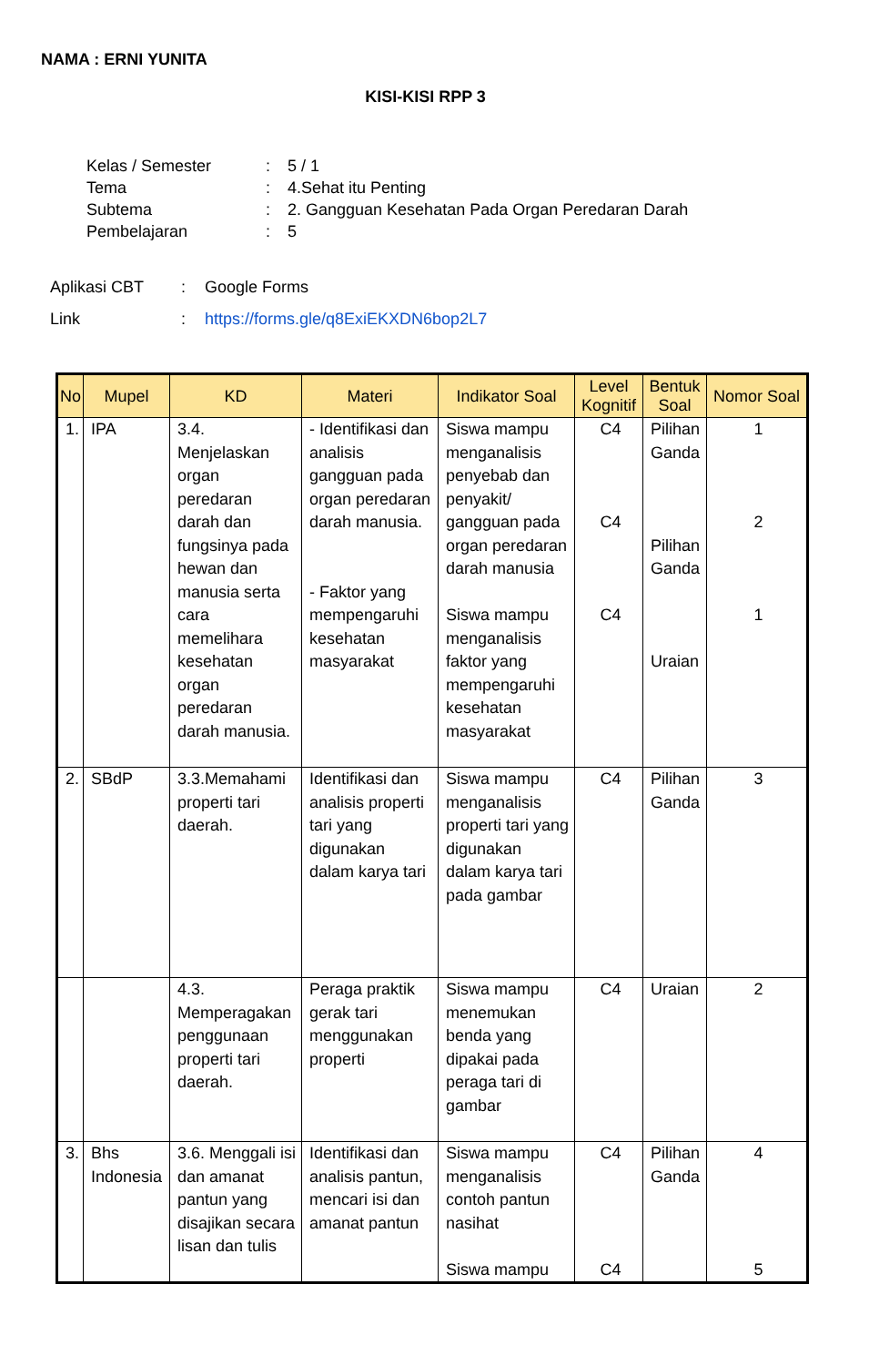NAMA : ERNI YUNITA
KISI-KISI RPP 3
| Kelas / Semester | : | 5 / 1 |
| Tema | : | 4.Sehat itu Penting |
| Subtema | : | 2. Gangguan Kesehatan Pada Organ Peredaran Darah |
| Pembelajaran | : | 5 |
| Aplikasi CBT | : | Google Forms |
| Link | : | https://forms.gle/q8ExiEKXDN6bop2L7 |
| No | Mupel | KD | Materi | Indikator Soal | Level Kognitif | Bentuk Soal | Nomor Soal |
| --- | --- | --- | --- | --- | --- | --- | --- |
| 1. | IPA | 3.4. Menjelaskan organ peredaran darah dan fungsinya pada hewan dan manusia serta cara memelihara kesehatan organ peredaran darah manusia. | - Identifikasi dan analisis gangguan pada organ peredaran darah manusia. - Faktor yang mempengaruhi kesehatan masyarakat | Siswa mampu menganalisis penyebab dan penyakit/ gangguan pada organ peredaran darah manusia Siswa mampu menganalisis faktor yang mempengaruhi kesehatan masyarakat | C4 C4 C4 | Pilihan Ganda Pilihan Ganda Uraian | 1 2 1 |
| 2. | SBdP | 3.3.Memahami properti tari daerah. | Identifikasi dan analisis properti tari yang digunakan dalam karya tari | Siswa mampu menganalisis properti tari yang digunakan dalam karya tari pada gambar | C4 | Pilihan Ganda | 3 |
| | | 4.3. Memperagakan penggunaan properti tari daerah. | Peraga praktik gerak tari menggunakan properti | Siswa mampu menemukan benda yang dipakai pada peraga tari di gambar | C4 | Uraian | 2 |
| 3. | Bhs Indonesia | 3.6. Menggali isi dan amanat pantun yang disajikan secara lisan dan tulis | Identifikasi dan analisis pantun, mencari isi dan amanat pantun | Siswa mampu menganalisis contoh pantun nasihat Siswa mampu | C4 C4 | Pilihan Ganda | 4 5 |